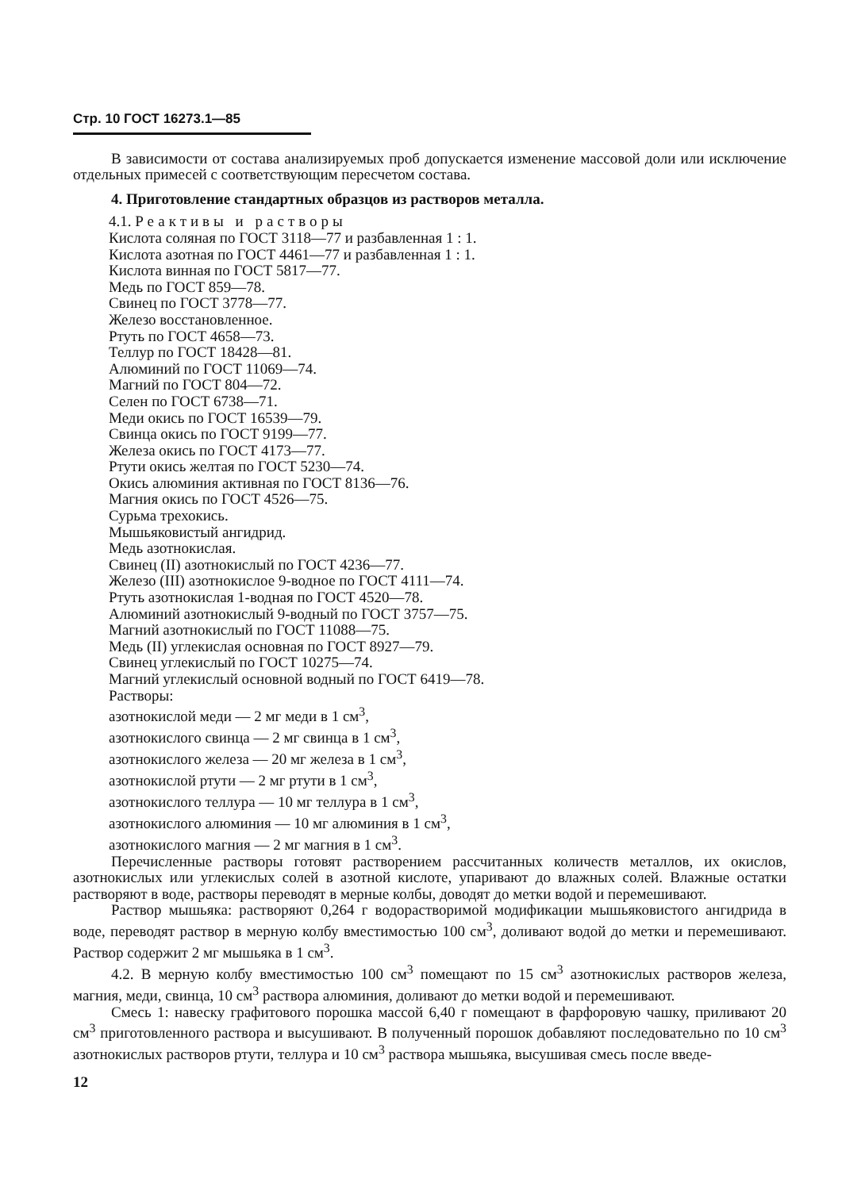Стр. 10 ГОСТ 16273.1—85
В зависимости от состава анализируемых проб допускается изменение массовой доли или исключение отдельных примесей с соответствующим пересчетом состава.
4. Приготовление стандартных образцов из растворов металла.
4.1. Реактивы и растворы
Кислота соляная по ГОСТ 3118—77 и разбавленная 1 : 1.
Кислота азотная по ГОСТ 4461—77 и разбавленная 1 : 1.
Кислота винная по ГОСТ 5817—77.
Медь по ГОСТ 859—78.
Свинец по ГОСТ 3778—77.
Железо восстановленное.
Ртуть по ГОСТ 4658—73.
Теллур по ГОСТ 18428—81.
Алюминий по ГОСТ 11069—74.
Магний по ГОСТ 804—72.
Селен по ГОСТ 6738—71.
Меди окись по ГОСТ 16539—79.
Свинца окись по ГОСТ 9199—77.
Железа окись по ГОСТ 4173—77.
Ртути окись желтая по ГОСТ 5230—74.
Окись алюминия активная по ГОСТ 8136—76.
Магния окись по ГОСТ 4526—75.
Сурьма трехокись.
Мышьяковистый ангидрид.
Медь азотнокислая.
Свинец (II) азотнокислый по ГОСТ 4236—77.
Железо (III) азотнокислое 9-водное по ГОСТ 4111—74.
Ртуть азотнокислая 1-водная по ГОСТ 4520—78.
Алюминий азотнокислый 9-водный по ГОСТ 3757—75.
Магний азотнокислый по ГОСТ 11088—75.
Медь (II) углекислая основная по ГОСТ 8927—79.
Свинец углекислый по ГОСТ 10275—74.
Магний углекислый основной водный по ГОСТ 6419—78.
Растворы:
азотнокислой меди — 2 мг меди в 1 см<sup>3</sup>,
азотнокислого свинца — 2 мг свинца в 1 см<sup>3</sup>,
азотнокислого железа — 20 мг железа в 1 см<sup>3</sup>,
азотнокислой ртути — 2 мг ртути в 1 см<sup>3</sup>,
азотнокислого теллура — 10 мг теллура в 1 см<sup>3</sup>,
азотнокислого алюминия — 10 мг алюминия в 1 см<sup>3</sup>,
азотнокислого магния — 2 мг магния в 1 см<sup>3</sup>.
Перечисленные растворы готовят растворением рассчитанных количеств металлов, их окислов, азотнокислых или углекислых солей в азотной кислоте, упаривают до влажных солей. Влажные остатки растворяют в воде, растворы переводят в мерные колбы, доводят до метки водой и перемешивают.
Раствор мышьяка: растворяют 0,264 г водорастворимой модификации мышьяковистого ангидрида в воде, переводят раствор в мерную колбу вместимостью 100 см<sup>3</sup>, доливают водой до метки и перемешивают. Раствор содержит 2 мг мышьяка в 1 см<sup>3</sup>.
4.2. В мерную колбу вместимостью 100 см<sup>3</sup> помещают по 15 см<sup>3</sup> азотнокислых растворов железа, магния, меди, свинца, 10 см<sup>3</sup> раствора алюминия, доливают до метки водой и перемешивают.
Смесь 1: навеску графитового порошка массой 6,40 г помещают в фарфоровую чашку, приливают 20 см<sup>3</sup> приготовленного раствора и высушивают. В полученный порошок добавляют последовательно по 10 см<sup>3</sup> азотнокислых растворов ртути, теллура и 10 см<sup>3</sup> раствора мышьяка, высушивая смесь после введе-
12